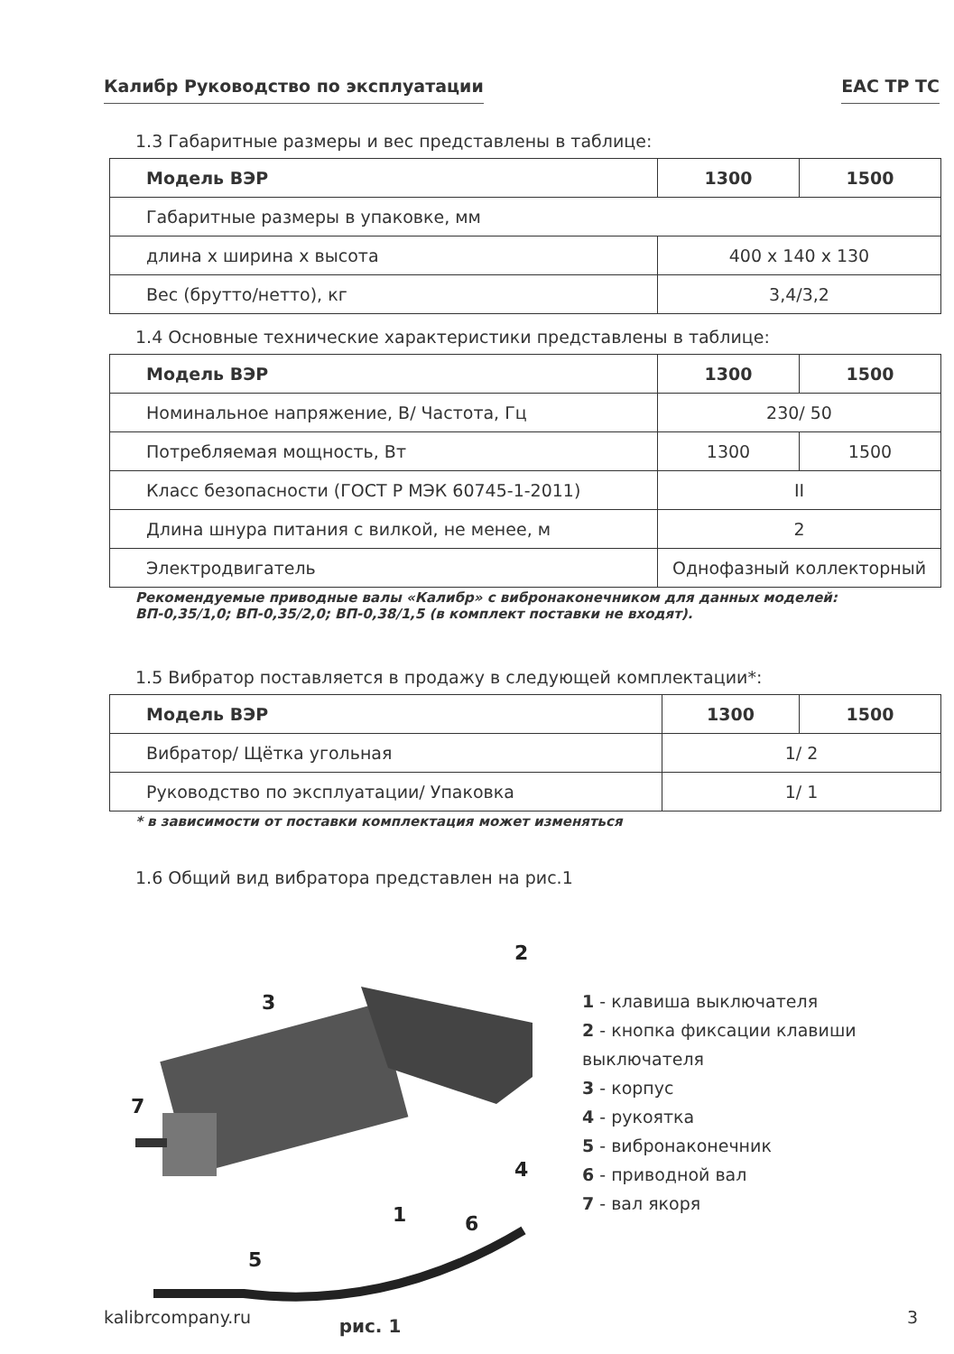Калибр Руководство по эксплуатации ЕАС ТР ТС
1.3 Габаритные размеры и вес представлены в таблице:
| Модель ВЭР | 1300 | 1500 |
| --- | --- | --- |
| Габаритные размеры в упаковке, мм | | |
| длина х ширина х высота | 400 х 140 х 130 | |
| Вес (брутто/нетто), кг | 3,4/3,2 | |
1.4 Основные технические характеристики представлены в таблице:
| Модель ВЭР | 1300 | 1500 |
| --- | --- | --- |
| Номинальное напряжение, В/ Частота, Гц | 230/ 50 | |
| Потребляемая мощность, Вт | 1300 | 1500 |
| Класс безопасности (ГОСТ Р МЭК 60745-1-2011) | II | |
| Длина шнура питания с вилкой, не менее, м | 2 | |
| Электродвигатель | Однофазный коллекторный | |
Рекомендуемые приводные валы «Калибр» с вибронаконечником для данных моделей:
ВП-0,35/1,0; ВП-0,35/2,0; ВП-0,38/1,5 (в комплект поставки не входят).
1.5 Вибратор поставляется в продажу в следующей комплектации*:
| Модель ВЭР | 1300 | 1500 |
| --- | --- | --- |
| Вибратор/ Щётка угольная | 1/ 2 | |
| Руководство по эксплуатации/ Упаковка | 1/ 1 | |
* в зависимости от поставки комплектация может изменяться
1.6 Общий вид вибратора представлен на рис.1
2
3
7
4
1
6
5
рис. 1
1 - клавиша выключателя
2 - кнопка фиксации клавиши
выключателя
3 - корпус
4 - рукоятка
5 - вибронаконечник
6 - приводной вал
7 - вал якоря
kalibrcompany.ru 3